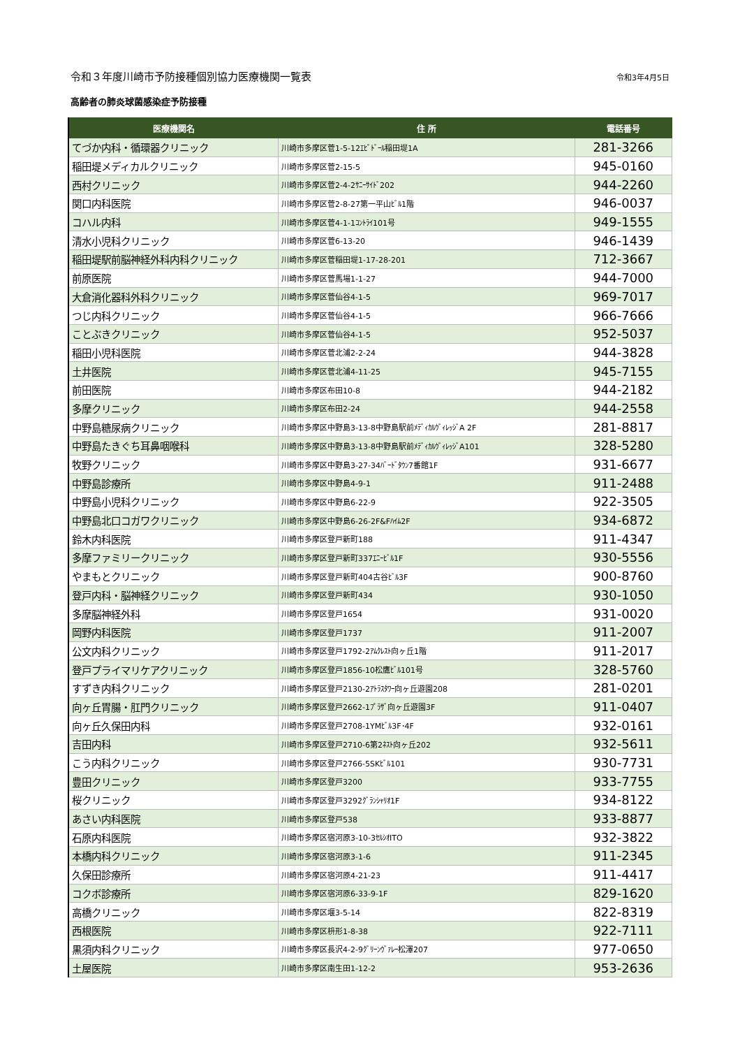令和３年度川崎市予防接種個別協力医療機関一覧表 令和3年4月5日
高齢者の肺炎球菌感染症予防接種
| 医療機関名 | 住 所 | 電話番号 |
| --- | --- | --- |
| てづか内科・循環器クリニック | 川崎市多摩区菅1-5-12ｴﾋﾞﾄﾞｰﾙ稲田堤1A | 281-3266 |
| 稲田堤メディカルクリニック | 川崎市多摩区菅2-15-5 | 945-0160 |
| 西村クリニック | 川崎市多摩区菅2-4-2ｻﾆｰｻｲﾄﾞ202 | 944-2260 |
| 関口内科医院 | 川崎市多摩区菅2-8-27第一平山ﾋﾞﾙ1階 | 946-0037 |
| コハル内科 | 川崎市多摩区菅4-1-1ｺﾝﾄﾗｲ101号 | 949-1555 |
| 清水小児科クリニック | 川崎市多摩区菅6-13-20 | 946-1439 |
| 稲田堤駅前脳神経外科内科クリニック | 川崎市多摩区菅稲田堤1-17-28-201 | 712-3667 |
| 前原医院 | 川崎市多摩区菅馬場1-1-27 | 944-7000 |
| 大倉消化器科外科クリニック | 川崎市多摩区菅仙谷4-1-5 | 969-7017 |
| つじ内科クリニック | 川崎市多摩区菅仙谷4-1-5 | 966-7666 |
| ことぶきクリニック | 川崎市多摩区菅仙谷4-1-5 | 952-5037 |
| 稲田小児科医院 | 川崎市多摩区菅北浦2-2-24 | 944-3828 |
| 土井医院 | 川崎市多摩区菅北浦4-11-25 | 945-7155 |
| 前田医院 | 川崎市多摩区布田10-8 | 944-2182 |
| 多摩クリニック | 川崎市多摩区布田2-24 | 944-2558 |
| 中野島糖尿病クリニック | 川崎市多摩区中野島3-13-8中野島駅前ﾒﾃﾞｨｶﾙｳﾞｨﾚｯｼﾞA 2F | 281-8817 |
| 中野島たきぐち耳鼻咽喉科 | 川崎市多摩区中野島3-13-8中野島駅前ﾒﾃﾞｨｶﾙｳﾞｨﾚｯｼﾞA101 | 328-5280 |
| 牧野クリニック | 川崎市多摩区中野島3-27-34ﾊﾞｰﾄﾞﾀｳﾝ7番館1F | 931-6677 |
| 中野島診療所 | 川崎市多摩区中野島4-9-1 | 911-2488 |
| 中野島小児科クリニック | 川崎市多摩区中野島6-22-9 | 922-3505 |
| 中野島北口コガワクリニック | 川崎市多摩区中野島6-26-2F&Fﾊｲﾑ2F | 934-6872 |
| 鈴木内科医院 | 川崎市多摩区登戸新町188 | 911-4347 |
| 多摩ファミリークリニック | 川崎市多摩区登戸新町337ｴﾆｰﾋﾞﾙ1F | 930-5556 |
| やまもとクリニック | 川崎市多摩区登戸新町404古谷ﾋﾞﾙ3F | 900-8760 |
| 登戸内科・脳神経クリニック | 川崎市多摩区登戸新町434 | 930-1050 |
| 多摩脳神経外科 | 川崎市多摩区登戸1654 | 931-0020 |
| 岡野内科医院 | 川崎市多摩区登戸1737 | 911-2007 |
| 公文内科クリニック | 川崎市多摩区登戸1792-2ｱﾑｸﾚｽﾄ向ヶ丘1階 | 911-2017 |
| 登戸プライマリケアクリニック | 川崎市多摩区登戸1856-10松鷹ﾋﾞﾙ101号 | 328-5760 |
| すずき内科クリニック | 川崎市多摩区登戸2130-2ｱﾄﾗｽﾀﾜｰ向ヶ丘遊園208 | 281-0201 |
| 向ヶ丘胃腸・肛門クリニック | 川崎市多摩区登戸2662-1ﾌﾟﾗｻﾞ向ヶ丘遊園3F | 911-0407 |
| 向ヶ丘久保田内科 | 川崎市多摩区登戸2708-1YMﾋﾞﾙ3F･4F | 932-0161 |
| 吉田内科 | 川崎市多摩区登戸2710-6第2ﾈｽﾄ向ヶ丘202 | 932-5611 |
| こう内科クリニック | 川崎市多摩区登戸2766-5SKﾋﾞﾙ101 | 930-7731 |
| 豊田クリニック | 川崎市多摩区登戸3200 | 933-7755 |
| 桜クリニック | 川崎市多摩区登戸3292ｸﾞﾗﾝｼｬﾘｵ1F | 934-8122 |
| あさい内科医院 | 川崎市多摩区登戸538 | 933-8877 |
| 石原内科医院 | 川崎市多摩区宿河原3-10-3ｾﾙｼｵITO | 932-3822 |
| 本橋内科クリニック | 川崎市多摩区宿河原3-1-6 | 911-2345 |
| 久保田診療所 | 川崎市多摩区宿河原4-21-23 | 911-4417 |
| コクボ診療所 | 川崎市多摩区宿河原6-33-9-1F | 829-1620 |
| 高橋クリニック | 川崎市多摩区堰3-5-14 | 822-8319 |
| 西根医院 | 川崎市多摩区枡形1-8-38 | 922-7111 |
| 黒須内科クリニック | 川崎市多摩区長沢4-2-9ｸﾞﾘｰﾝｳﾞｧﾚｰ松澤207 | 977-0650 |
| 土屋医院 | 川崎市多摩区南生田1-12-2 | 953-2636 |